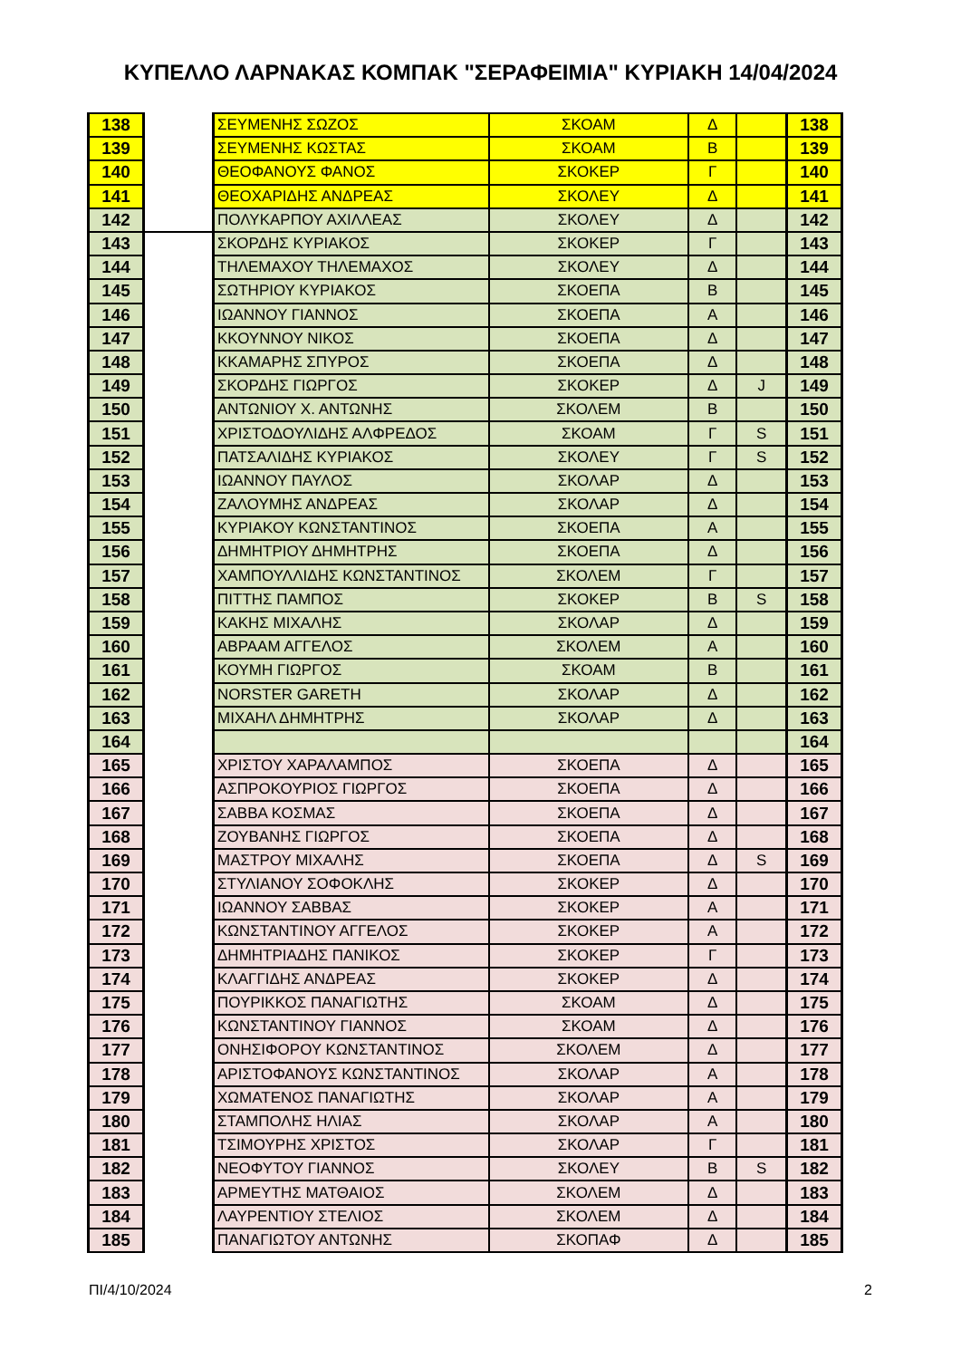ΚΥΠΕΛΛΟ ΛΑΡΝΑΚΑΣ ΚΟΜΠΑΚ "ΣΕΡΑΦΕΙΜΙΑ" ΚΥΡΙΑΚΗ 14/04/2024
| 138 | | ΣΕΥΜΕΝΗΣ ΣΩΖΟΣ | ΣΚΟΑΜ | Δ | | 138 |
| 139 | | ΣΕΥΜΕΝΗΣ ΚΩΣΤΑΣ | ΣΚΟΑΜ | Β | | 139 |
| 140 | | ΘΕΟΦΑΝΟΥΣ ΦΑΝΟΣ | ΣΚΟΚΕΡ | Γ | | 140 |
| 141 | | ΘΕΟΧΑΡΙΔΗΣ ΑΝΔΡΕΑΣ | ΣΚΟΛΕΥ | Δ | | 141 |
| 142 | | ΠΟΛΥΚΑΡΠΟΥ ΑΧΙΛΛΕΑΣ | ΣΚΟΛΕΥ | Δ | | 142 |
| 143 | | ΣΚΟΡΔΗΣ ΚΥΡΙΑΚΟΣ | ΣΚΟΚΕΡ | Γ | | 143 |
| 144 | | ΤΗΛΕΜΑΧΟΥ ΤΗΛΕΜΑΧΟΣ | ΣΚΟΛΕΥ | Δ | | 144 |
| 145 | | ΣΩΤΗΡΙΟΥ ΚΥΡΙΑΚΟΣ | ΣΚΟΕΠΑ | Β | | 145 |
| 146 | | ΙΩΑΝΝΟΥ ΓΙΑΝΝΟΣ | ΣΚΟΕΠΑ | Α | | 146 |
| 147 | | ΚΚΟΥΝΝΟΥ ΝΙΚΟΣ | ΣΚΟΕΠΑ | Δ | | 147 |
| 148 | | ΚΚΑΜΑΡΗΣ ΣΠΥΡΟΣ | ΣΚΟΕΠΑ | Δ | | 148 |
| 149 | | ΣΚΟΡΔΗΣ ΓΙΩΡΓΟΣ | ΣΚΟΚΕΡ | Δ | J | 149 |
| 150 | | ΑΝΤΩΝΙΟΥ Χ. ΑΝΤΩΝΗΣ | ΣΚΟΛΕΜ | Β | | 150 |
| 151 | | ΧΡΙΣΤΟΔΟΥΛΙΔΗΣ ΑΛΦΡΕΔΟΣ | ΣΚΟΑΜ | Γ | S | 151 |
| 152 | | ΠΑΤΣΑΛΙΔΗΣ ΚΥΡΙΑΚΟΣ | ΣΚΟΛΕΥ | Γ | S | 152 |
| 153 | | ΙΩΑΝΝΟΥ ΠΑΥΛΟΣ | ΣΚΟΛΑΡ | Δ | | 153 |
| 154 | | ΖΑΛΟΥΜΗΣ ΑΝΔΡΕΑΣ | ΣΚΟΛΑΡ | Δ | | 154 |
| 155 | | ΚΥΡΙΑΚΟΥ ΚΩΝΣΤΑΝΤΙΝΟΣ | ΣΚΟΕΠΑ | Α | | 155 |
| 156 | | ΔΗΜΗΤΡΙΟΥ ΔΗΜΗΤΡΗΣ | ΣΚΟΕΠΑ | Δ | | 156 |
| 157 | | ΧΑΜΠΟΥΛΛΙΔΗΣ ΚΩΝΣΤΑΝΤΙΝΟΣ | ΣΚΟΛΕΜ | Γ | | 157 |
| 158 | | ΠΙΤΤΗΣ ΠΑΜΠΟΣ | ΣΚΟΚΕΡ | Β | S | 158 |
| 159 | | ΚΑΚΗΣ ΜΙΧΑΛΗΣ | ΣΚΟΛΑΡ | Δ | | 159 |
| 160 | | ΑΒΡΑΑΜ ΑΓΓΕΛΟΣ | ΣΚΟΛΕΜ | Α | | 160 |
| 161 | | ΚΟΥΜΗ ΓΙΩΡΓΟΣ | ΣΚΟΑΜ | Β | | 161 |
| 162 | | NORSTER GARETH | ΣΚΟΛΑΡ | Δ | | 162 |
| 163 | | ΜΙΧΑΗΛ ΔΗΜΗΤΡΗΣ | ΣΚΟΛΑΡ | Δ | | 163 |
| 164 | | | | | | 164 |
| 165 | | ΧΡΙΣΤΟΥ ΧΑΡΑΛΑΜΠΟΣ | ΣΚΟΕΠΑ | Δ | | 165 |
| 166 | | ΑΣΠΡΟΚΟΥΡΙΟΣ ΓΙΩΡΓΟΣ | ΣΚΟΕΠΑ | Δ | | 166 |
| 167 | | ΣΑΒΒΑ ΚΟΣΜΑΣ | ΣΚΟΕΠΑ | Δ | | 167 |
| 168 | | ΖΟΥΒΑΝΗΣ ΓΙΩΡΓΟΣ | ΣΚΟΕΠΑ | Δ | | 168 |
| 169 | | ΜΑΣΤΡΟΥ ΜΙΧΑΛΗΣ | ΣΚΟΕΠΑ | Δ | S | 169 |
| 170 | | ΣΤΥΛΙΑΝΟΥ ΣΟΦΟΚΛΗΣ | ΣΚΟΚΕΡ | Δ | | 170 |
| 171 | | ΙΩΑΝΝΟΥ ΣΑΒΒΑΣ | ΣΚΟΚΕΡ | Α | | 171 |
| 172 | | ΚΩΝΣΤΑΝΤΙΝΟΥ ΑΓΓΕΛΟΣ | ΣΚΟΚΕΡ | Α | | 172 |
| 173 | | ΔΗΜΗΤΡΙΑΔΗΣ ΠΑΝΙΚΟΣ | ΣΚΟΚΕΡ | Γ | | 173 |
| 174 | | ΚΛΑΓΓΙΔΗΣ ΑΝΔΡΕΑΣ | ΣΚΟΚΕΡ | Δ | | 174 |
| 175 | | ΠΟΥΡΙΚΚΟΣ ΠΑΝΑΓΙΩΤΗΣ | ΣΚΟΑΜ | Δ | | 175 |
| 176 | | ΚΩΝΣΤΑΝΤΙΝΟΥ ΓΙΑΝΝΟΣ | ΣΚΟΑΜ | Δ | | 176 |
| 177 | | ΟΝΗΣΙΦΟΡΟΥ ΚΩΝΣΤΑΝΤΙΝΟΣ | ΣΚΟΛΕΜ | Δ | | 177 |
| 178 | | ΑΡΙΣΤΟΦΑΝΟΥΣ ΚΩΝΣΤΑΝΤΙΝΟΣ | ΣΚΟΛΑΡ | Α | | 178 |
| 179 | | ΧΩΜΑΤΕΝΟΣ ΠΑΝΑΓΙΩΤΗΣ | ΣΚΟΛΑΡ | Α | | 179 |
| 180 | | ΣΤΑΜΠΟΛΗΣ ΗΛΙΑΣ | ΣΚΟΛΑΡ | Α | | 180 |
| 181 | | ΤΣΙΜΟΥΡΗΣ ΧΡΙΣΤΟΣ | ΣΚΟΛΑΡ | Γ | | 181 |
| 182 | | ΝΕΟΦΥΤΟΥ ΓΙΑΝΝΟΣ | ΣΚΟΛΕΥ | Β | S | 182 |
| 183 | | ΑΡΜΕΥΤΗΣ ΜΑΤΘΑΙΟΣ | ΣΚΟΛΕΜ | Δ | | 183 |
| 184 | | ΛΑΥΡΕΝΤΙΟΥ ΣΤΕΛΙΟΣ | ΣΚΟΛΕΜ | Δ | | 184 |
| 185 | | ΠΑΝΑΓΙΩΤΟΥ ΑΝΤΩΝΗΣ | ΣΚΟΠΑΦ | Δ | | 185 |
ΠΙ/4/10/2024 2